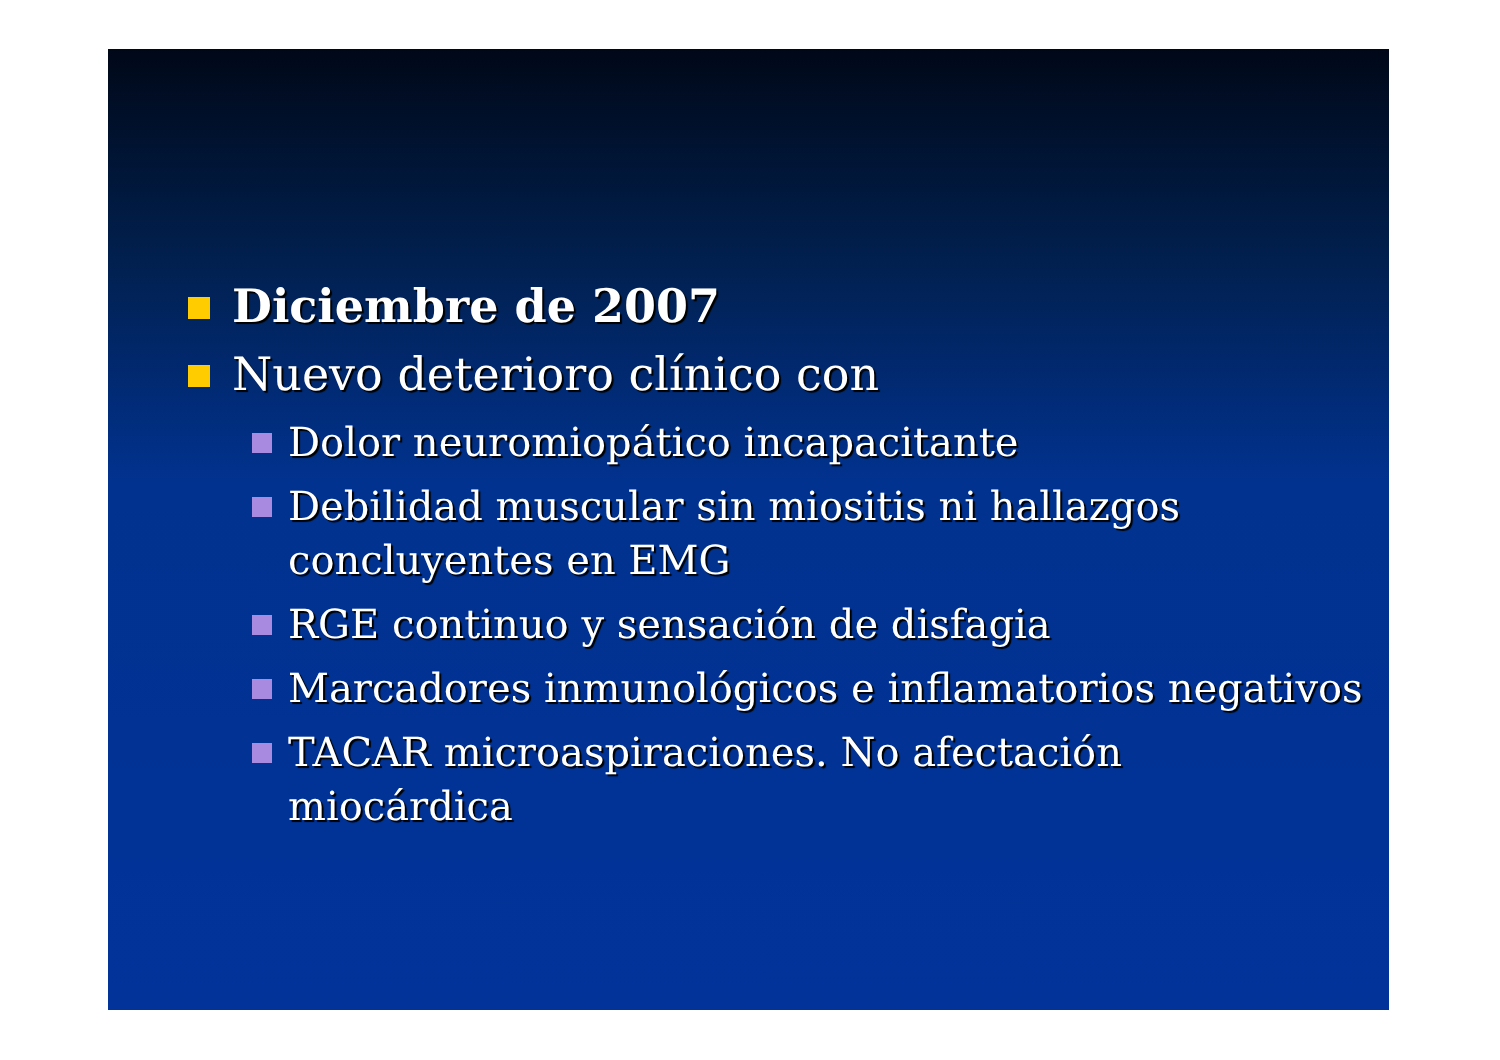Diciembre de 2007
Nuevo deterioro clínico con
Dolor neuromiopático incapacitante
Debilidad muscular sin miositis ni hallazgos
concluyentes en EMG
RGE continuo y sensación de disfagia
Marcadores inmunológicos e inflamatorios negativos
TACAR microaspiraciones. No afectación
miocárdica